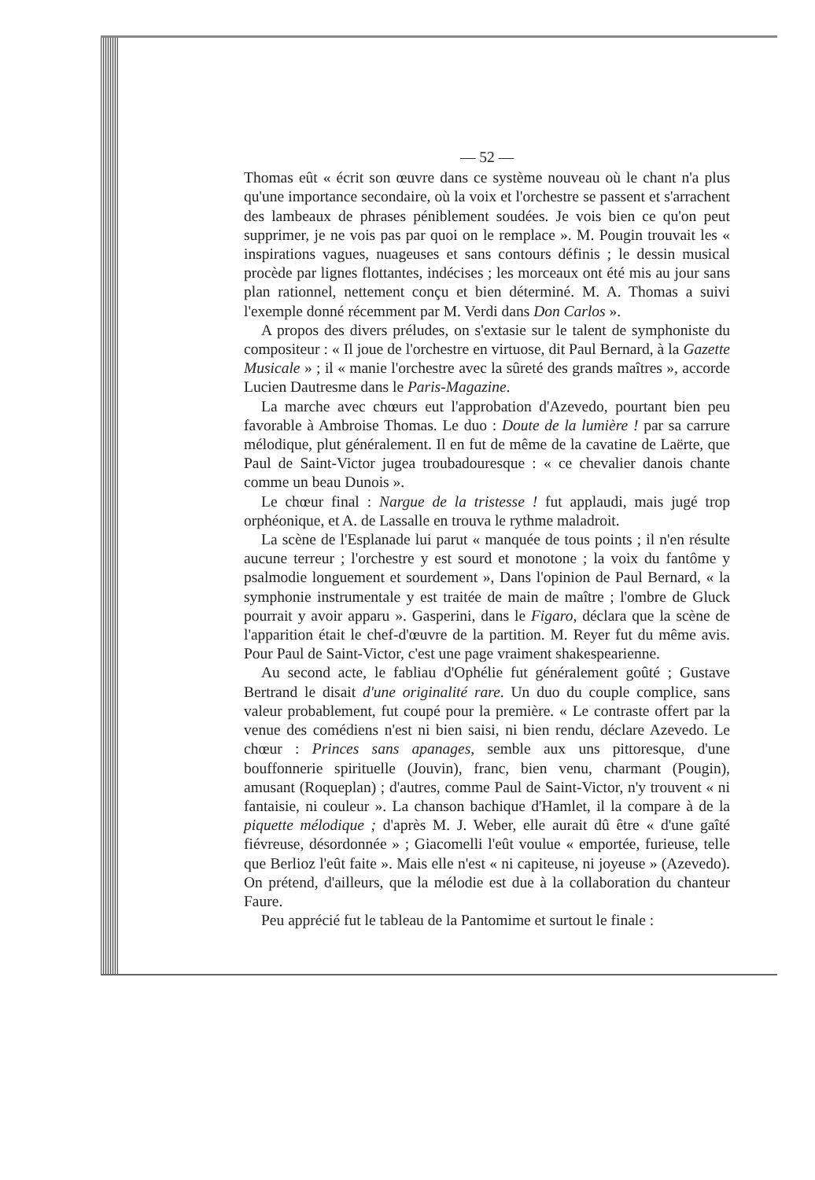— 52 —
Thomas eût « écrit son œuvre dans ce système nouveau où le chant n'a plus qu'une importance secondaire, où la voix et l'orchestre se passent et s'arrachent des lambeaux de phrases péniblement soudées. Je vois bien ce qu'on peut supprimer, je ne vois pas par quoi on le remplace ». M. Pougin trouvait les « inspirations vagues, nuageuses et sans contours définis ; le dessin musical procède par lignes flottantes, indécises ; les morceaux ont été mis au jour sans plan rationnel, nettement conçu et bien déterminé. M. A. Thomas a suivi l'exemple donné récemment par M. Verdi dans Don Carlos ».
A propos des divers préludes, on s'extasie sur le talent de symphoniste du compositeur : « Il joue de l'orchestre en virtuose, dit Paul Bernard, à la Gazette Musicale » ; il « manie l'orchestre avec la sûreté des grands maîtres », accorde Lucien Dautresme dans le Paris-Magazine.
La marche avec chœurs eut l'approbation d'Azevedo, pourtant bien peu favorable à Ambroise Thomas. Le duo : Doute de la lumière ! par sa carrure mélodique, plut généralement. Il en fut de même de la cavatine de Laërte, que Paul de Saint-Victor jugea troubadouresque : « ce chevalier danois chante comme un beau Dunois ».
Le chœur final : Nargue de la tristesse ! fut applaudi, mais jugé trop orphéonique, et A. de Lassalle en trouva le rythme maladroit.
La scène de l'Esplanade lui parut « manquée de tous points ; il n'en résulte aucune terreur ; l'orchestre y est sourd et monotone ; la voix du fantôme y psalmodie longuement et sourdement », Dans l'opinion de Paul Bernard, « la symphonie instrumentale y est traitée de main de maître ; l'ombre de Gluck pourrait y avoir apparu ». Gasperini, dans le Figaro, déclara que la scène de l'apparition était le chef-d'œuvre de la partition. M. Reyer fut du même avis. Pour Paul de Saint-Victor, c'est une page vraiment shakespearienne.
Au second acte, le fabliau d'Ophélie fut généralement goûté ; Gustave Bertrand le disait d'une originalité rare. Un duo du couple complice, sans valeur probablement, fut coupé pour la première. « Le contraste offert par la venue des comédiens n'est ni bien saisi, ni bien rendu, déclare Azevedo. Le chœur : Princes sans apanages, semble aux uns pittoresque, d'une bouffonnerie spirituelle (Jouvin), franc, bien venu, charmant (Pougin), amusant (Roqueplan) ; d'autres, comme Paul de Saint-Victor, n'y trouvent « ni fantaisie, ni couleur ». La chanson bachique d'Hamlet, il la compare à de la piquette mélodique ; d'après M. J. Weber, elle aurait dû être « d'une gaîté fiévreuse, désordonnée » ; Giacomelli l'eût voulue « emportée, furieuse, telle que Berlioz l'eût faite ». Mais elle n'est « ni capiteuse, ni joyeuse » (Azevedo). On prétend, d'ailleurs, que la mélodie est due à la collaboration du chanteur Faure.
Peu apprécié fut le tableau de la Pantomime et surtout le finale :